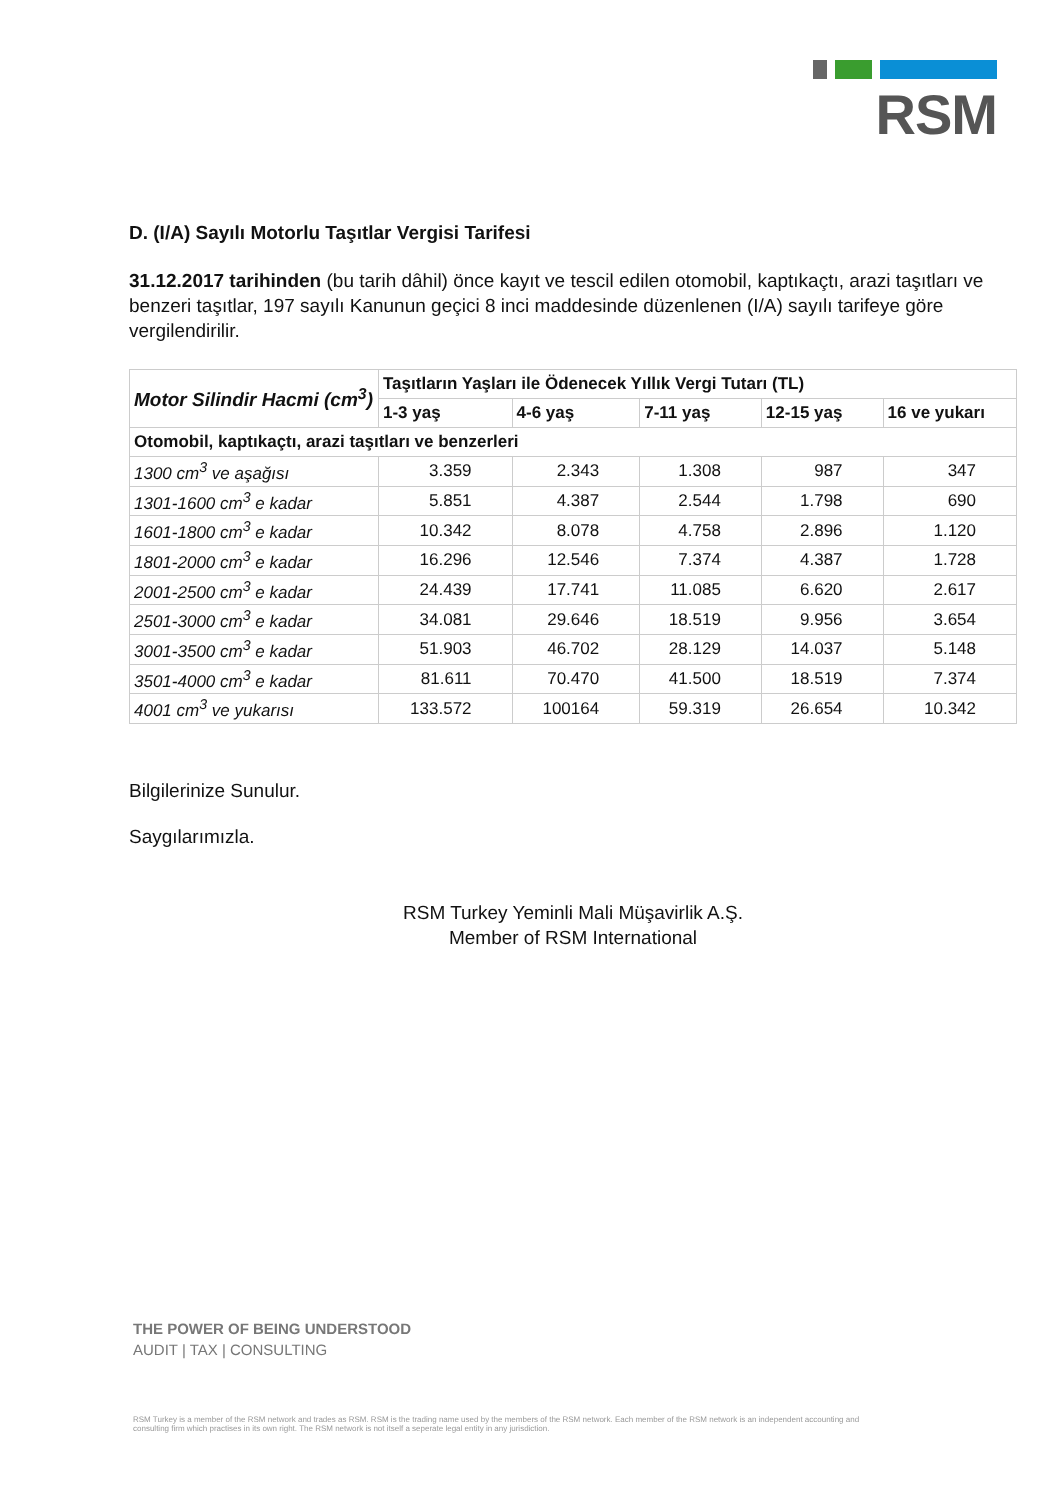RSM
D. (I/A) Sayılı Motorlu Taşıtlar Vergisi Tarifesi
31.12.2017 tarihinden (bu tarih dâhil) önce kayıt ve tescil edilen otomobil, kaptıkaçtı, arazi taşıtları ve benzeri taşıtlar, 197 sayılı Kanunun geçici 8 inci maddesinde düzenlenen (I/A) sayılı tarifeye göre vergilendirilir.
| Motor Silindir Hacmi (cm<sup>3</sup>) | Taşıtların Yaşları ile Ödenecek Yıllık Vergi Tutarı (TL) | | | | |
| --- | --- | --- | --- | --- | --- |
| | 1-3 yaş | 4-6 yaş | 7-11 yaş | 12-15 yaş | 16 ve yukarı |
| Otomobil, kaptıkaçtı, arazi taşıtları ve benzerleri | | | | | |
| 1300 cm<sup>3</sup> ve aşağısı | 3.359 | 2.343 | 1.308 | 987 | 347 |
| 1301-1600 cm<sup>3</sup> e kadar | 5.851 | 4.387 | 2.544 | 1.798 | 690 |
| 1601-1800 cm<sup>3</sup> e kadar | 10.342 | 8.078 | 4.758 | 2.896 | 1.120 |
| 1801-2000 cm<sup>3</sup> e kadar | 16.296 | 12.546 | 7.374 | 4.387 | 1.728 |
| 2001-2500 cm<sup>3</sup> e kadar | 24.439 | 17.741 | 11.085 | 6.620 | 2.617 |
| 2501-3000 cm<sup>3</sup> e kadar | 34.081 | 29.646 | 18.519 | 9.956 | 3.654 |
| 3001-3500 cm<sup>3</sup> e kadar | 51.903 | 46.702 | 28.129 | 14.037 | 5.148 |
| 3501-4000 cm<sup>3</sup> e kadar | 81.611 | 70.470 | 41.500 | 18.519 | 7.374 |
| 4001 cm<sup>3</sup> ve yukarısı | 133.572 | 100164 | 59.319 | 26.654 | 10.342 |
Bilgilerinize Sunulur.
Saygılarımızla.
RSM Turkey Yeminli Mali Müşavirlik A.Ş.
Member of RSM International
THE POWER OF BEING UNDERSTOOD
AUDIT | TAX | CONSULTING
RSM Turkey is a member of the RSM network and trades as RSM. RSM is the trading name used by the members of the RSM network. Each member of the RSM network is an independent accounting and consulting firm which practises in its own right. The RSM network is not itself a seperate legal entity in any jurisdiction.